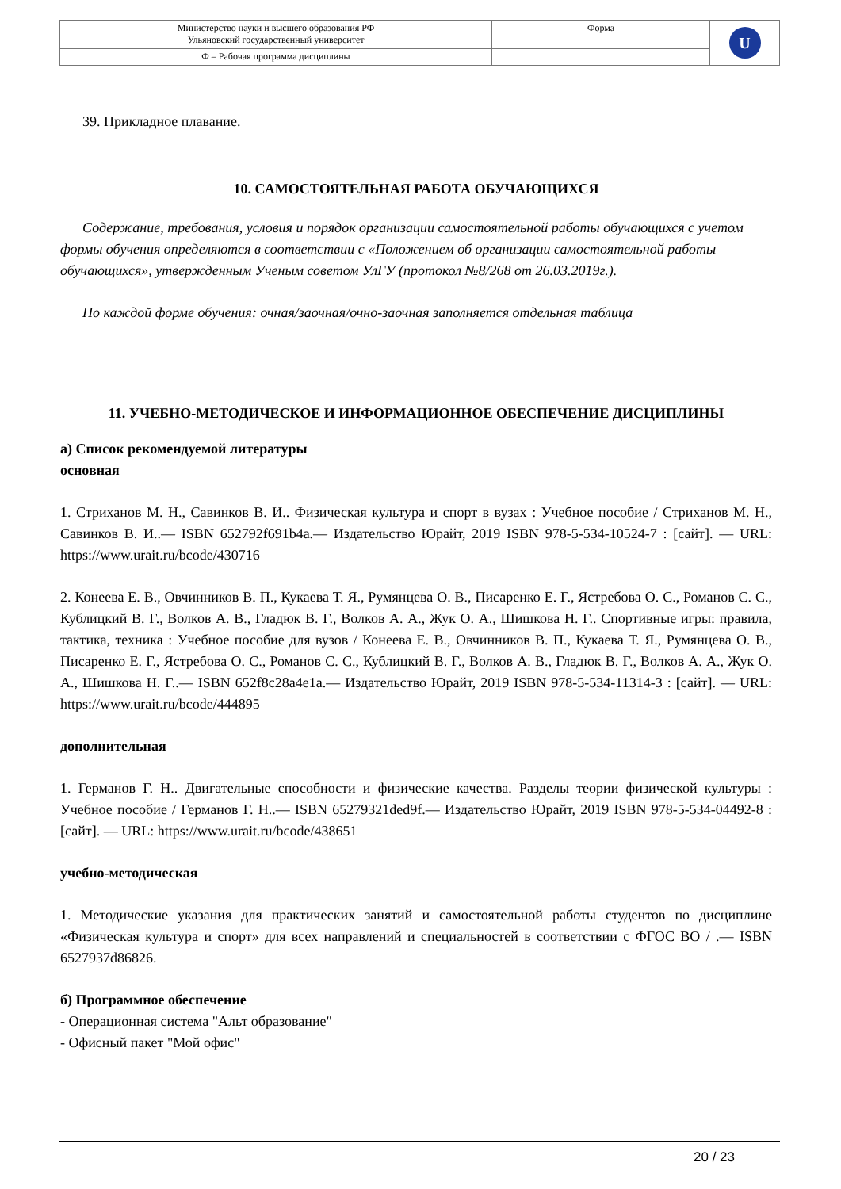| Министерство науки и высшего образования РФ Ульяновский государственный университет | Форма | U |
| Ф – Рабочая программа дисциплины | | |
39. Прикладное плавание.
10. САМОСТОЯТЕЛЬНАЯ РАБОТА ОБУЧАЮЩИХСЯ
Содержание, требования, условия и порядок организации самостоятельной работы обучающихся с учетом формы обучения определяются в соответствии с «Положением об организации самостоятельной работы обучающихся», утвержденным Ученым советом УлГУ (протокол №8/268 от 26.03.2019г.).
По каждой форме обучения: очная/заочная/очно-заочная заполняется отдельная таблица
11. УЧЕБНО-МЕТОДИЧЕСКОЕ И ИНФОРМАЦИОННОЕ ОБЕСПЕЧЕНИЕ ДИСЦИПЛИНЫ
а) Список рекомендуемой литературы
основная
1. Стриханов М. Н., Савинков В. И.. Физическая культура и спорт в вузах : Учебное пособие / Стриханов М. Н., Савинков В. И..— ISBN 652792f691b4a.— Издательство Юрайт, 2019 ISBN 978-5-534-10524-7 : [сайт]. — URL: https://www.urait.ru/bcode/430716
2. Конеева Е. В., Овчинников В. П., Кукаева Т. Я., Румянцева О. В., Писаренко Е. Г., Ястребова О. С., Романов С. С., Кублицкий В. Г., Волков А. В., Гладюк В. Г., Волков А. А., Жук О. А., Шишкова Н. Г.. Спортивные игры: правила, тактика, техника : Учебное пособие для вузов / Конеева Е. В., Овчинников В. П., Кукаева Т. Я., Румянцева О. В., Писаренко Е. Г., Ястребова О. С., Романов С. С., Кублицкий В. Г., Волков А. В., Гладюк В. Г., Волков А. А., Жук О. А., Шишкова Н. Г..— ISBN 652f8c28a4e1a.— Издательство Юрайт, 2019 ISBN 978-5-534-11314-3 : [сайт]. — URL: https://www.urait.ru/bcode/444895
дополнительная
1. Германов Г. Н.. Двигательные способности и физические качества. Разделы теории физической культуры : Учебное пособие / Германов Г. Н..— ISBN 65279321ded9f.— Издательство Юрайт, 2019 ISBN 978-5-534-04492-8 : [сайт]. — URL: https://www.urait.ru/bcode/438651
учебно-методическая
1. Методические указания для практических занятий и самостоятельной работы студентов по дисциплине «Физическая культура и спорт» для всех направлений и специальностей в соответствии с ФГОС ВО / .— ISBN 6527937d86826.
б) Программное обеспечение
- Операционная система "Альт образование"
- Офисный пакет "Мой офис"
20 / 23